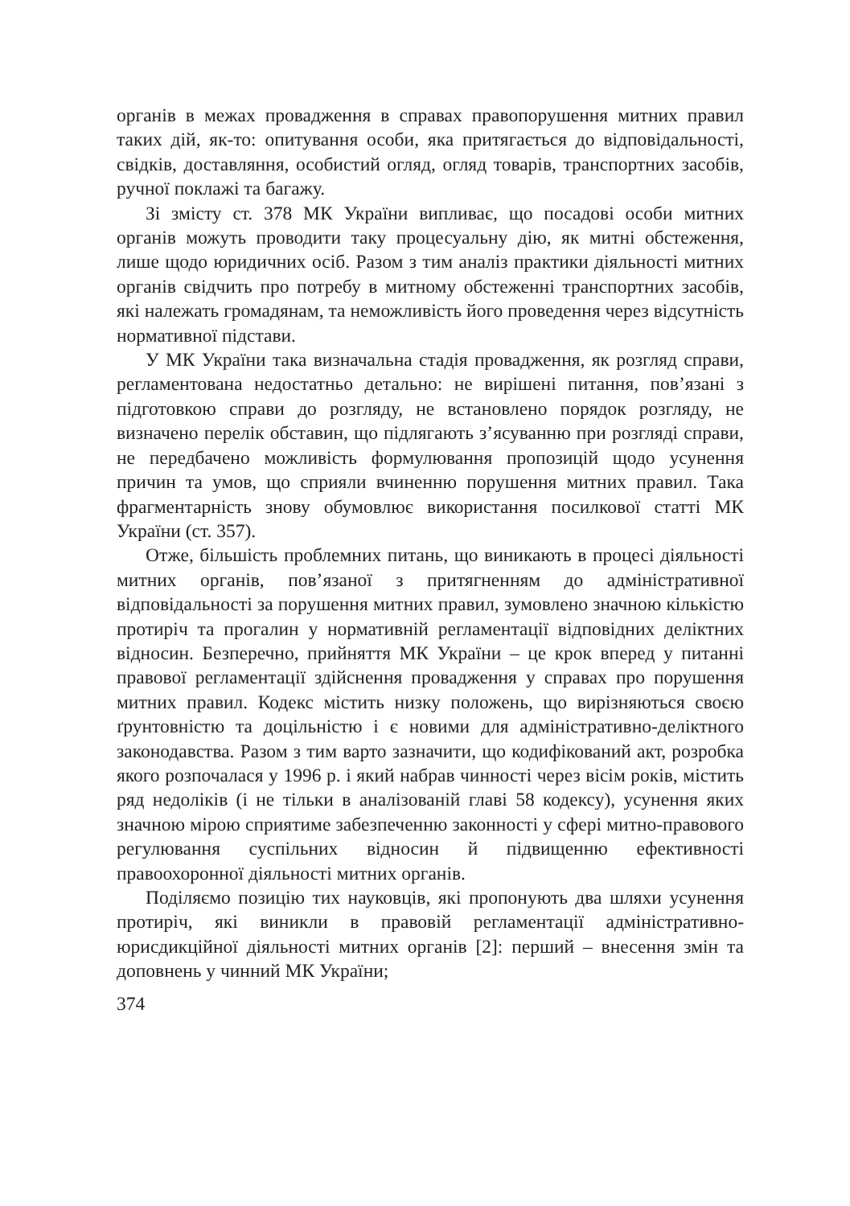органів в межах провадження в справах правопорушення митних правил таких дій, як-то: опитування особи, яка притягається до відповідальності, свідків, доставляння, особистий огляд, огляд товарів, транспортних засобів, ручної поклажі та багажу.
Зі змісту ст. 378 МК України випливає, що посадові особи митних органів можуть проводити таку процесуальну дію, як митні обстеження, лише щодо юридичних осіб. Разом з тим аналіз практики діяльності митних органів свідчить про потребу в митному обстеженні транспортних засобів, які належать громадянам, та неможливість його проведення через відсутність нормативної підстави.
У МК України така визначальна стадія провадження, як розгляд справи, регламентована недостатньо детально: не вирішені питання, пов’язані з підготовкою справи до розгляду, не встановлено порядок розгляду, не визначено перелік обставин, що підлягають з’ясуванню при розгляді справи, не передбачено можливість формулювання пропозицій щодо усунення причин та умов, що сприяли вчиненню порушення митних правил. Така фрагментарність знову обумовлює використання посилкової статті МК України (ст. 357).
Отже, більшість проблемних питань, що виникають в процесі діяльності митних органів, пов’язаної з притягненням до адміністративної відповідальності за порушення митних правил, зумовлено значною кількістю протиріч та прогалин у нормативній регламентації відповідних деліктних відносин. Безперечно, прийняття МК України – це крок вперед у питанні правової регламентації здійснення провадження у справах про порушення митних правил. Кодекс містить низку положень, що вирізняються своєю ґрунтовністю та доцільністю і є новими для адміністративно-деліктного законодавства. Разом з тим варто зазначити, що кодифікований акт, розробка якого розпочалася у 1996 р. і який набрав чинності через вісім років, містить ряд недоліків (і не тільки в аналізованій главі 58 кодексу), усунення яких значною мірою сприятиме забезпеченню законності у сфері митно-правового регулювання суспільних відносин й підвищенню ефективності правоохоронної діяльності митних органів.
Поділяємо позицію тих науковців, які пропонують два шляхи усунення протиріч, які виникли в правовій регламентації адміністративно-юрисдикційної діяльності митних органів [2]: перший – внесення змін та доповнень у чинний МК України;
374